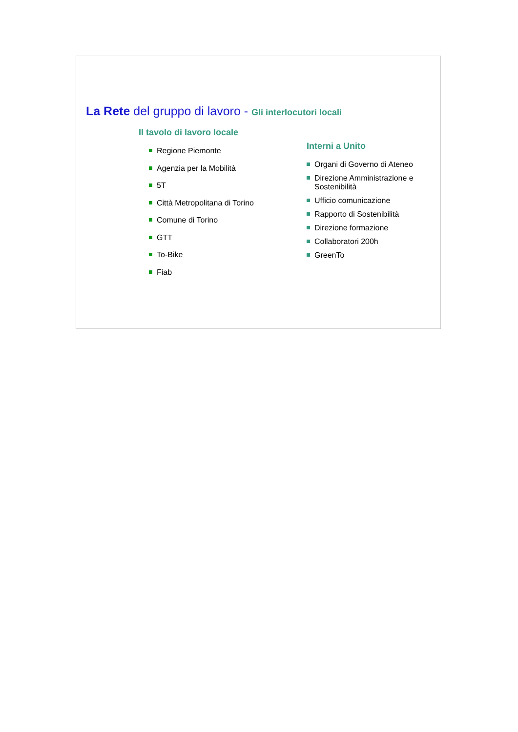La Rete del gruppo di lavoro - Gli interlocutori locali
Il tavolo di lavoro locale
Regione Piemonte
Agenzia per la Mobilità
5T
Città Metropolitana di Torino
Comune di Torino
GTT
To-Bike
Fiab
Interni a Unito
Organi di Governo di Ateneo
Direzione Amministrazione e Sostenibilità
Ufficio comunicazione
Rapporto di Sostenibilità
Direzione formazione
Collaboratori 200h
GreenTo